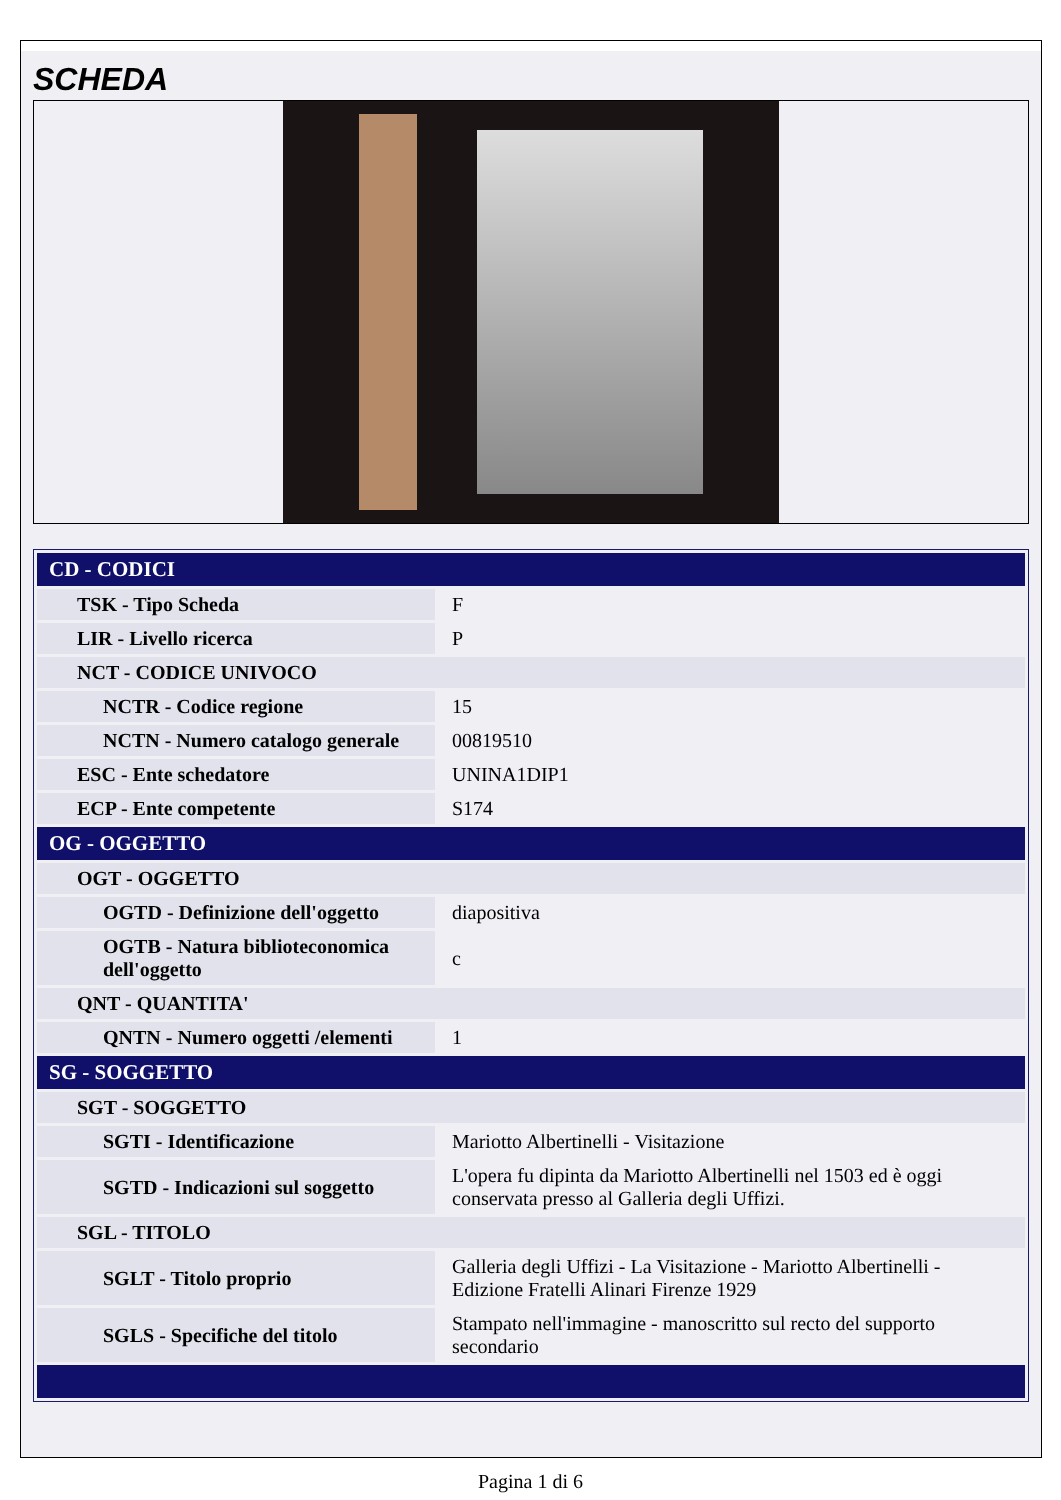SCHEDA
| CD - CODICI | |
| --- | --- |
| TSK - Tipo Scheda | F |
| LIR - Livello ricerca | P |
| NCT - CODICE UNIVOCO | |
| NCTR - Codice regione | 15 |
| NCTN - Numero catalogo generale | 00819510 |
| ESC - Ente schedatore | UNINA1DIP1 |
| ECP - Ente competente | S174 |
| OG - OGGETTO | |
| OGT - OGGETTO | |
| OGTD - Definizione dell'oggetto | diapositiva |
| OGTB - Natura biblioteconomica dell'oggetto | c |
| QNT - QUANTITA' | |
| QNTN - Numero oggetti /elementi | 1 |
| SG - SOGGETTO | |
| SGT - SOGGETTO | |
| SGTI - Identificazione | Mariotto Albertinelli - Visitazione |
| SGTD - Indicazioni sul soggetto | L'opera fu dipinta da Mariotto Albertinelli nel 1503 ed è oggi conservata presso al Galleria degli Uffizi. |
| SGL - TITOLO | |
| SGLT - Titolo proprio | Galleria degli Uffizi - La Visitazione - Mariotto Albertinelli - Edizione Fratelli Alinari Firenze 1929 |
| SGLS - Specifiche del titolo | Stampato nell'immagine - manoscritto sul recto del supporto secondario |
Pagina 1 di 6